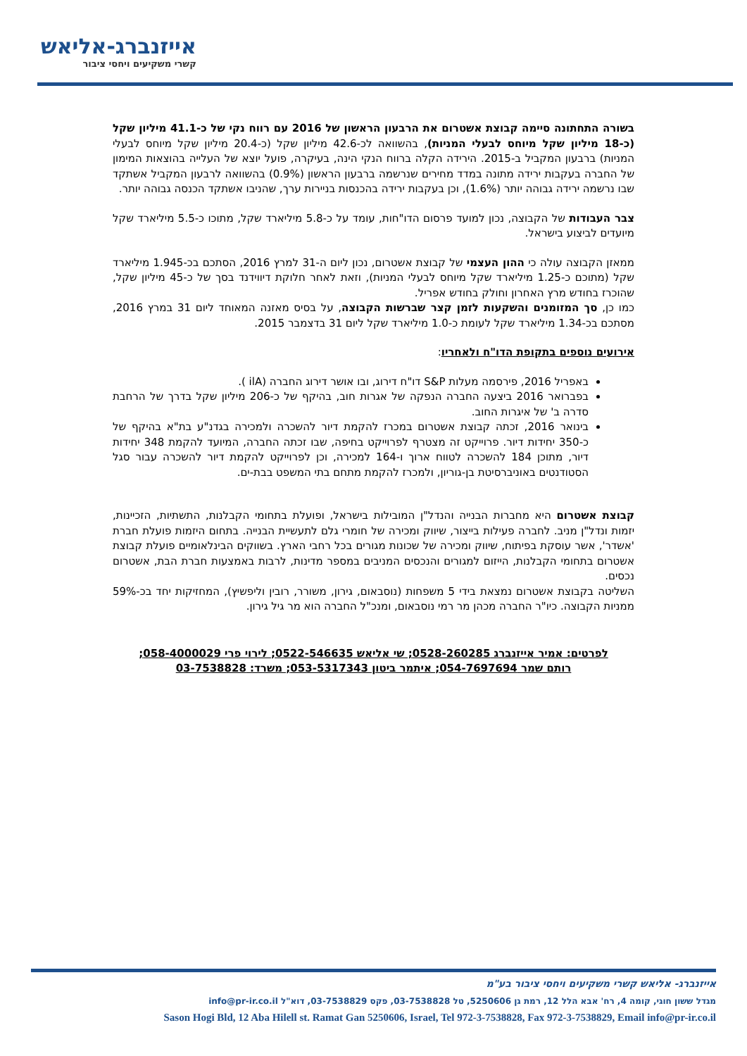אייזנברג-אליאש
קשרי משקיעים ויחסי ציבור
בשורה התחתונה סיימה קבוצת אשטרום את הרבעון הראשון של 2016 עם רווח נקי של כ-41.1 מיליון שקל (כ-18 מיליון שקל מיוחס לבעלי המניות), בהשוואה לכ-42.6 מיליון שקל (כ-20.4 מיליון שקל מיוחס לבעלי המניות) ברבעון המקביל ב-2015. הירידה הקלה ברווח הנקי הינה, בעיקרה, פועל יוצא של העלייה בהוצאות המימון של החברה בעקבות ירידה מתונה במדד מחירים שנרשמה ברבעון הראשון (0.9%) בהשוואה לרבעון המקביל אשתקד שבו נרשמה ירידה גבוהה יותר (1.6%), וכן בעקבות ירידה בהכנסות בניירות ערך, שהניבו אשתקד הכנסה גבוהה יותר.
צבר העבודות של הקבוצה, נכון למועד פרסום הדו"חות, עומד על כ-5.8 מיליארד שקל, מתוכו כ-5.5 מיליארד שקל מיועדים לביצוע בישראל.
ממאזן הקבוצה עולה כי ההון העצמי של קבוצת אשטרום, נכון ליום ה-31 למרץ 2016, הסתכם בכ-1.945 מיליארד שקל (מתוכם כ-1.25 מיליארד שקל מיוחס לבעלי המניות), וזאת לאחר חלוקת דיווידנד בסך של כ-45 מיליון שקל, שהוכרז בחודש מרץ האחרון וחולק בחודש אפריל.
כמו כן, סך המזומנים והשקעות לזמן קצר שברשות הקבוצה, על בסיס מאזנה המאוחד ליום 31 במרץ 2016, מסתכם בכ-1.34 מיליארד שקל לעומת כ-1.0 מיליארד שקל ליום 31 בדצמבר 2015.
אירועים נוספים בתקופת הדו"ח ולאחריו:
באפריל 2016, פירסמה מעלות S&P דו"ח דירוג, ובו אושר דירוג החברה (ilA ).
בפברואר 2016 ביצעה החברה הנפקה של אגרות חוב, בהיקף של כ-206 מיליון שקל בדרך של הרחבת סדרה ב' של איגרות החוב.
בינואר 2016, זכתה קבוצת אשטרום במכרז להקמת דיור להשכרה ולמכירה בגדנ"ע בת"א בהיקף של כ-350 יחידות דיור. פרוייקט זה מצטרף לפרוייקט בחיפה, שבו זכתה החברה, המיועד להקמת 348 יחידות דיור, מתוכן 184 להשכרה לטווח ארוך ו-164 למכירה, וכן לפרוייקט להקמת דיור להשכרה עבור סגל הסטודנטים באוניברסיטת בן-גוריון, ולמכרז להקמת מתחם בתי המשפט בבת-ים.
קבוצת אשטרום היא מחברות הבנייה והנדל"ן המובילות בישראל, ופועלת בתחומי הקבלנות, התשתיות, הזכיינות, יזמות ונדל"ן מניב. לחברה פעילות בייצור, שיווק ומכירה של חומרי גלם לתעשיית הבנייה. בתחום היזמות פועלת חברת 'אשדר', אשר עוסקת בפיתוח, שיווק ומכירה של שכונות מגורים בכל רחבי הארץ. בשווקים הבינלאומיים פועלת קבוצת אשטרום בתחומי הקבלנות, הייזום למגורים והנכסים המניבים במספר מדינות, לרבות באמצעות חברת הבת, אשטרום נכסים.
השליטה בקבוצת אשטרום נמצאת בידי 5 משפחות (נוסבאום, גירון, משורר, רובין וליפשיץ), המחזיקות יחד בכ-59% ממניות הקבוצה. כיו"ר החברה מכהן מר רמי נוסבאום, ומנכ"ל החברה הוא מר גיל גירון.
לפרטים: אמיר אייזנברג 0528-260285; שי אליאש 0522-546635; לירוי פרי 058-4000029;
רותם שמר 054-7697694; איתמר ביטון 053-5317343; משרד: 03-7538828
אייזנברג- אליאש קשרי משקיעים ויחסי ציבור בע"מ
מגדל ששון חוגי, קומה 4, רח' אבא הלל 12, רמת גן 5250606, טל 03-7538828, פקס 03-7538829, דוא"ל info@pr-ir.co.il
Sason Hogi Bld, 12 Aba Hilell st. Ramat Gan 5250606, Israel, Tel 972-3-7538828, Fax 972-3-7538829, Email info@pr-ir.co.il